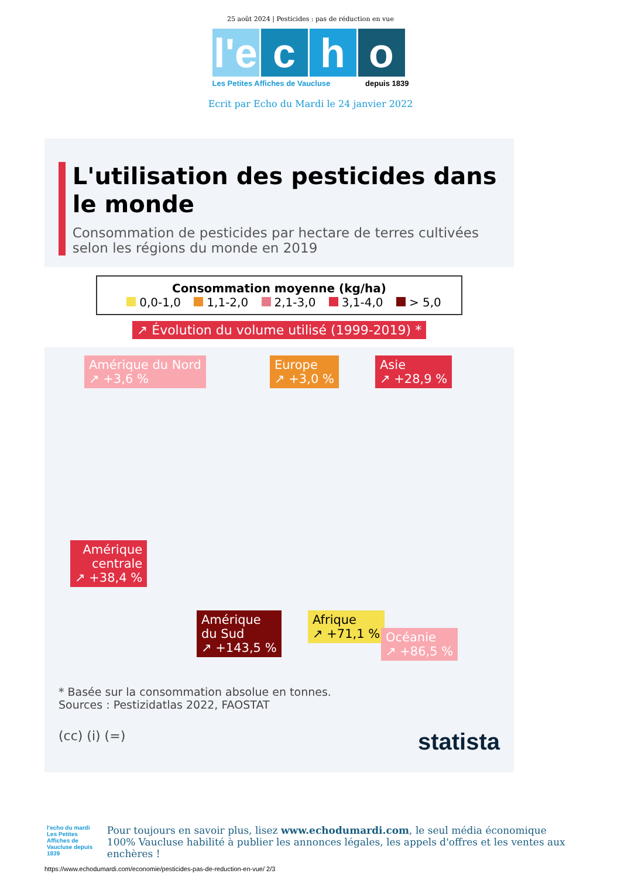25 août 2024 | Pesticides : pas de réduction en vue
l'e
c h o
Les Petites Affiches de Vaucluse depuis 1839
Ecrit par Echo du Mardi le 24 janvier 2022
L'utilisation des pesticides dans le monde
Consommation de pesticides par hectare de terres cultivées selon les régions du monde en 2019
Consommation moyenne (kg/ha)
0,0-1,0 1,1-2,0 2,1-3,0 3,1-4,0 > 5,0
↗ Évolution du volume utilisé (1999-2019) *
Amérique du Nord
↗ +3,6 %
Europe
↗ +3,0 %
Asie
↗ +28,9 %
Amérique
centrale
↗ +38,4 %
Amérique
du Sud
↗ +143,5 %
Afrique
↗ +71,1 %
Océanie
↗ +86,5 %
* Basée sur la consommation absolue en tonnes.
Sources : Pestizidatlas 2022, FAOSTAT
(cc) (i) (=) statista
l'echo du mardi
Les Petites Affiches de Vaucluse depuis 1839
Pour toujours en savoir plus, lisez www.echodumardi.com, le seul média économique 100% Vaucluse habilité à publier les annonces légales, les appels d'offres et les ventes aux enchères !
https://www.echodumardi.com/economie/pesticides-pas-de-reduction-en-vue/ 2/3